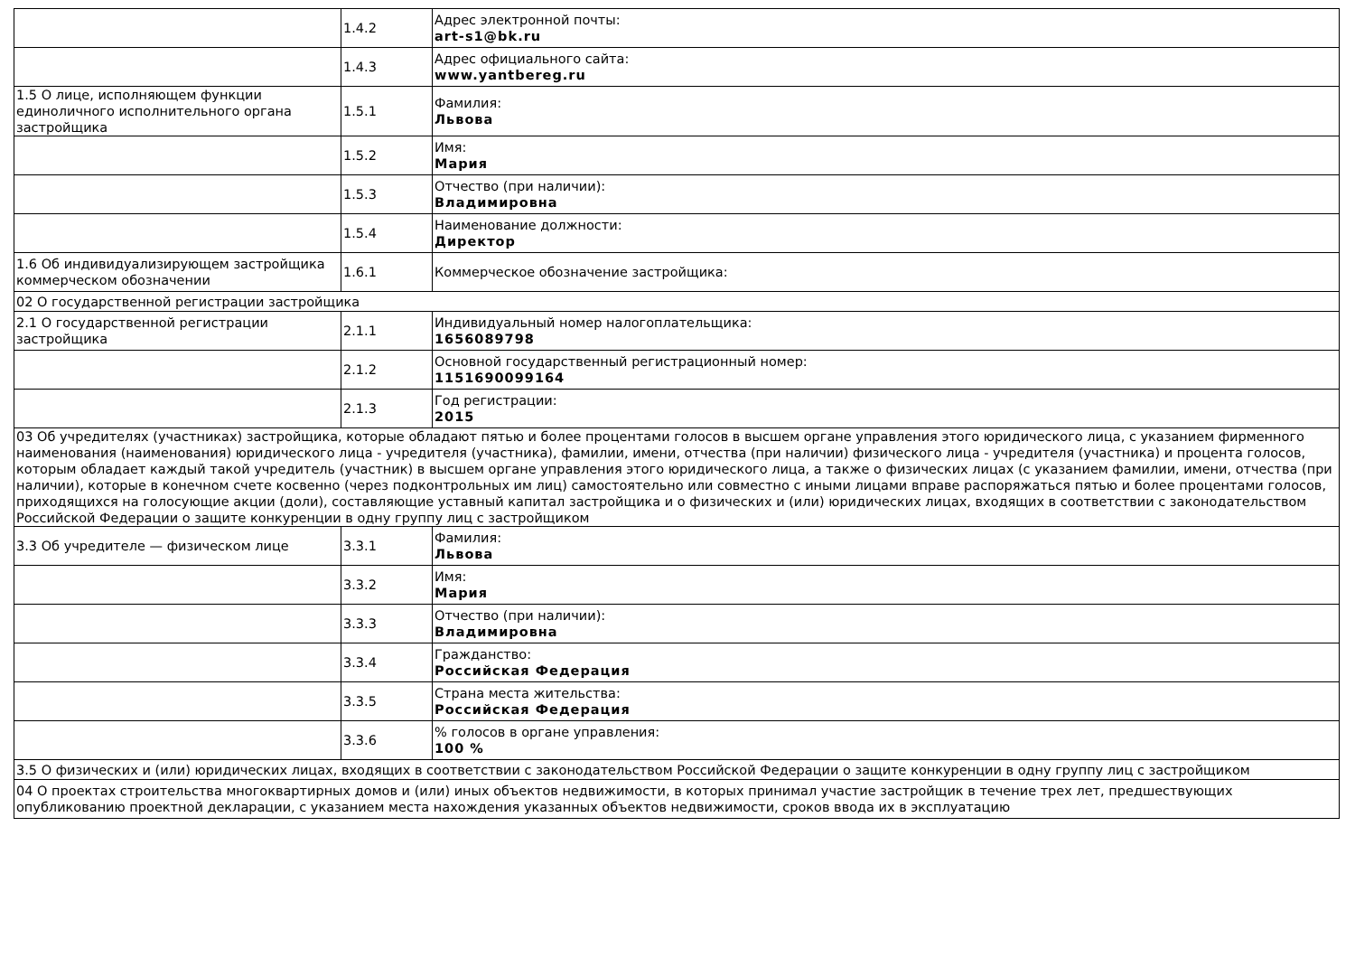| | 1.4.2 | Адрес электронной почты: art-s1@bk.ru |
| | 1.4.3 | Адрес официального сайта: www.yantbereg.ru |
| 1.5 О лице, исполняющем функции единоличного исполнительного органа застройщика | 1.5.1 | Фамилия: Львова |
| | 1.5.2 | Имя: Мария |
| | 1.5.3 | Отчество (при наличии): Владимировна |
| | 1.5.4 | Наименование должности: Директор |
| 1.6 Об индивидуализирующем застройщика коммерческом обозначении | 1.6.1 | Коммерческое обозначение застройщика: |
| 02 О государственной регистрации застройщика | | |
| 2.1 О государственной регистрации застройщика | 2.1.1 | Индивидуальный номер налогоплательщика: 1656089798 |
| | 2.1.2 | Основной государственный регистрационный номер: 1151690099164 |
| | 2.1.3 | Год регистрации: 2015 |
| 03 Об учредителях (участниках) застройщика, которые обладают пятью и более процентами голосов в высшем органе управления этого юридического лица, с указанием фирменного наименования (наименования) юридического лица - учредителя (участника), фамилии, имени, отчества (при наличии) физического лица - учредителя (участника) и процента голосов, которым обладает каждый такой учредитель (участник) в высшем органе управления этого юридического лица, а также о физических лицах (с указанием фамилии, имени, отчества (при наличии), которые в конечном счете косвенно (через подконтрольных им лиц) самостоятельно или совместно с иными лицами вправе распоряжаться пятью и более процентами голосов, приходящихся на голосующие акции (доли), составляющие уставный капитал застройщика и о физических и (или) юридических лицах, входящих в соответствии с законодательством Российской Федерации о защите конкуренции в одну группу лиц с застройщиком | | |
| 3.3 Об учредителе — физическом лице | 3.3.1 | Фамилия: Львова |
| | 3.3.2 | Имя: Мария |
| | 3.3.3 | Отчество (при наличии): Владимировна |
| | 3.3.4 | Гражданство: Российская Федерация |
| | 3.3.5 | Страна места жительства: Российская Федерация |
| | 3.3.6 | % голосов в органе управления: 100 % |
| 3.5 О физических и (или) юридических лицах, входящих в соответствии с законодательством Российской Федерации о защите конкуренции в одну группу лиц с застройщиком | | |
| 04 О проектах строительства многоквартирных домов и (или) иных объектов недвижимости, в которых принимал участие застройщик в течение трех лет, предшествующих опубликованию проектной декларации, с указанием места нахождения указанных объектов недвижимости, сроков ввода их в эксплуатацию | | |